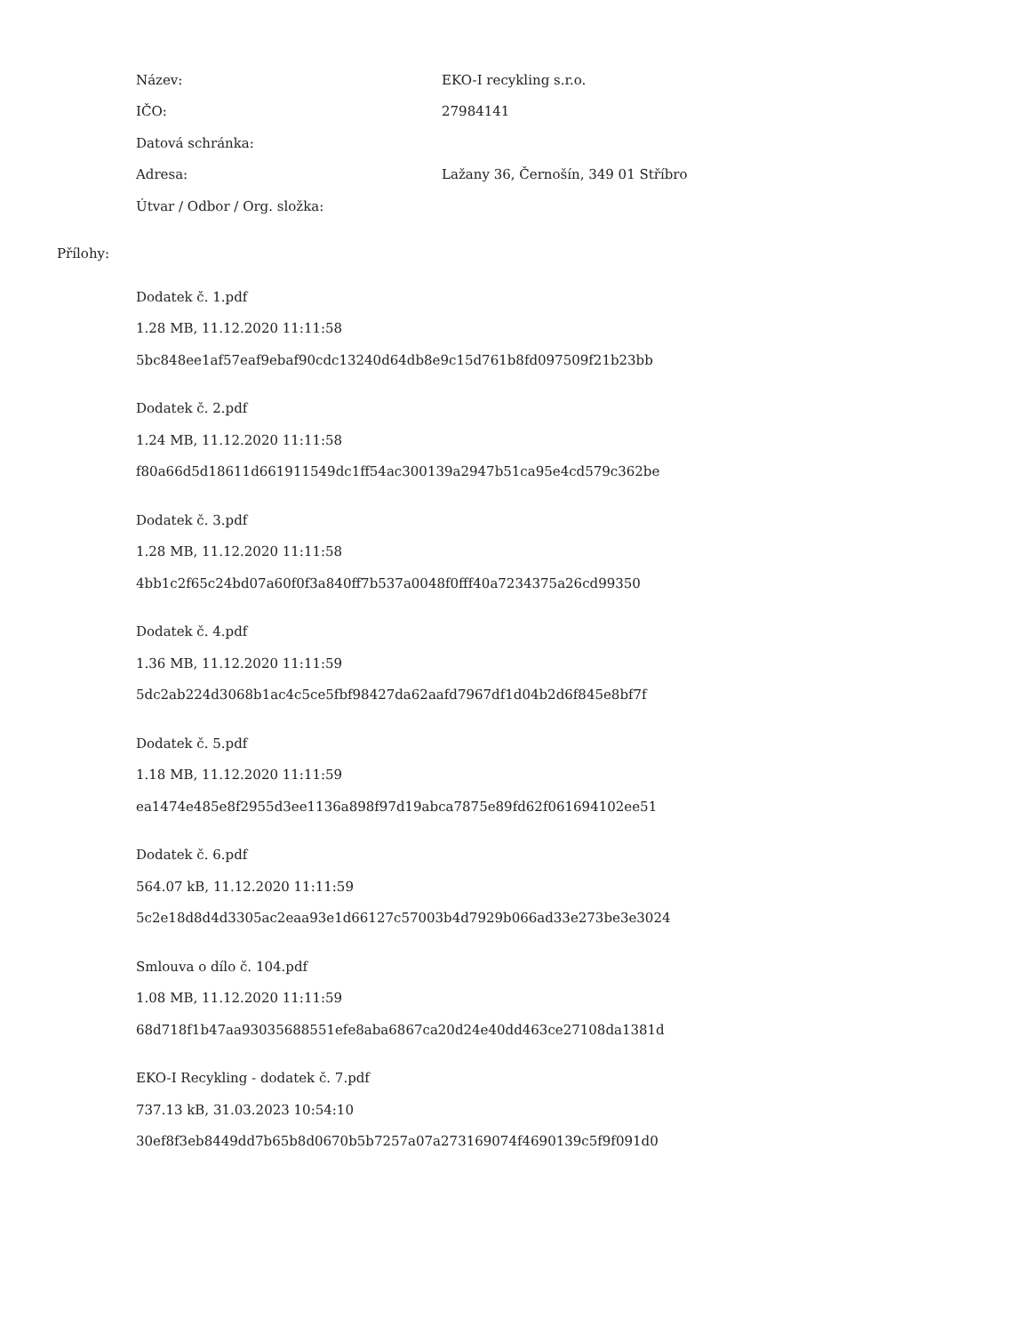| Název: | EKO-I recykling s.r.o. |
| IČO: | 27984141 |
| Datová schránka: | |
| Adresa: | Lažany 36, Černošín, 349 01 Stříbro |
| Útvar / Odbor / Org. složka: | |
Přílohy:
Dodatek č. 1.pdf
1.28 MB, 11.12.2020 11:11:58
5bc848ee1af57eaf9ebaf90cdc13240d64db8e9c15d761b8fd097509f21b23bb
Dodatek č. 2.pdf
1.24 MB, 11.12.2020 11:11:58
f80a66d5d18611d661911549dc1ff54ac300139a2947b51ca95e4cd579c362be
Dodatek č. 3.pdf
1.28 MB, 11.12.2020 11:11:58
4bb1c2f65c24bd07a60f0f3a840ff7b537a0048f0fff40a7234375a26cd99350
Dodatek č. 4.pdf
1.36 MB, 11.12.2020 11:11:59
5dc2ab224d3068b1ac4c5ce5fbf98427da62aafd7967df1d04b2d6f845e8bf7f
Dodatek č. 5.pdf
1.18 MB, 11.12.2020 11:11:59
ea1474e485e8f2955d3ee1136a898f97d19abca7875e89fd62f061694102ee51
Dodatek č. 6.pdf
564.07 kB, 11.12.2020 11:11:59
5c2e18d8d4d3305ac2eaa93e1d66127c57003b4d7929b066ad33e273be3e3024
Smlouva o dílo č. 104.pdf
1.08 MB, 11.12.2020 11:11:59
68d718f1b47aa93035688551efe8aba6867ca20d24e40dd463ce27108da1381d
EKO-I Recykling - dodatek č. 7.pdf
737.13 kB, 31.03.2023 10:54:10
30ef8f3eb8449dd7b65b8d0670b5b7257a07a273169074f4690139c5f9f091d0